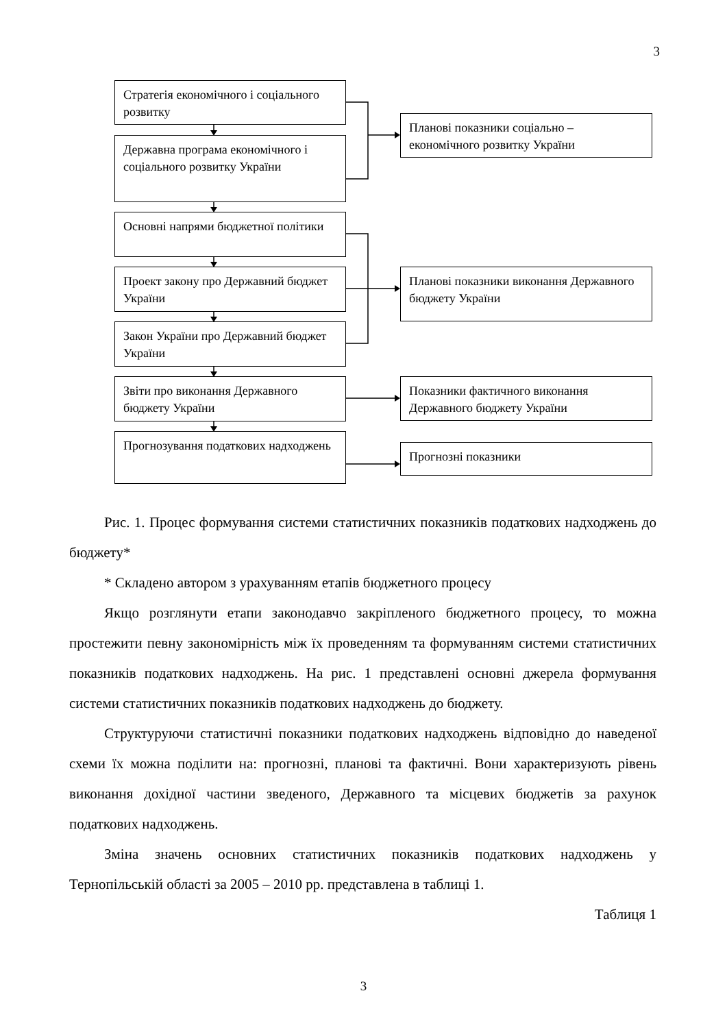3
Стратегія економічного і соціального розвитку
Державна програма економічного і соціального розвитку України
Основні напрями бюджетної політики
Проект закону про Державний бюджет України
Закон України про Державний бюджет України
Звіти про виконання Державного бюджету України
Прогнозування податкових надходжень
Планові показники соціально – економічного розвитку України
Планові показники виконання Державного бюджету України
Показники фактичного виконання Державного бюджету України
Прогнозні показники
Рис. 1. Процес формування системи статистичних показників податкових надходжень до бюджету*
* Складено автором з урахуванням етапів бюджетного процесу
Якщо розглянути етапи законодавчо закріпленого бюджетного процесу, то можна простежити певну закономірність між їх проведенням та формуванням системи статистичних показників податкових надходжень. На рис. 1 представлені основні джерела формування системи статистичних показників податкових надходжень до бюджету.
Структуруючи статистичні показники податкових надходжень відповідно до наведеної схеми їх можна поділити на: прогнозні, планові та фактичні. Вони характеризують рівень виконання дохідної частини зведеного, Державного та місцевих бюджетів за рахунок податкових надходжень.
Зміна значень основних статистичних показників податкових надходжень у Тернопільській області за 2005 – 2010 рр. представлена в таблиці 1.
Таблиця 1
3